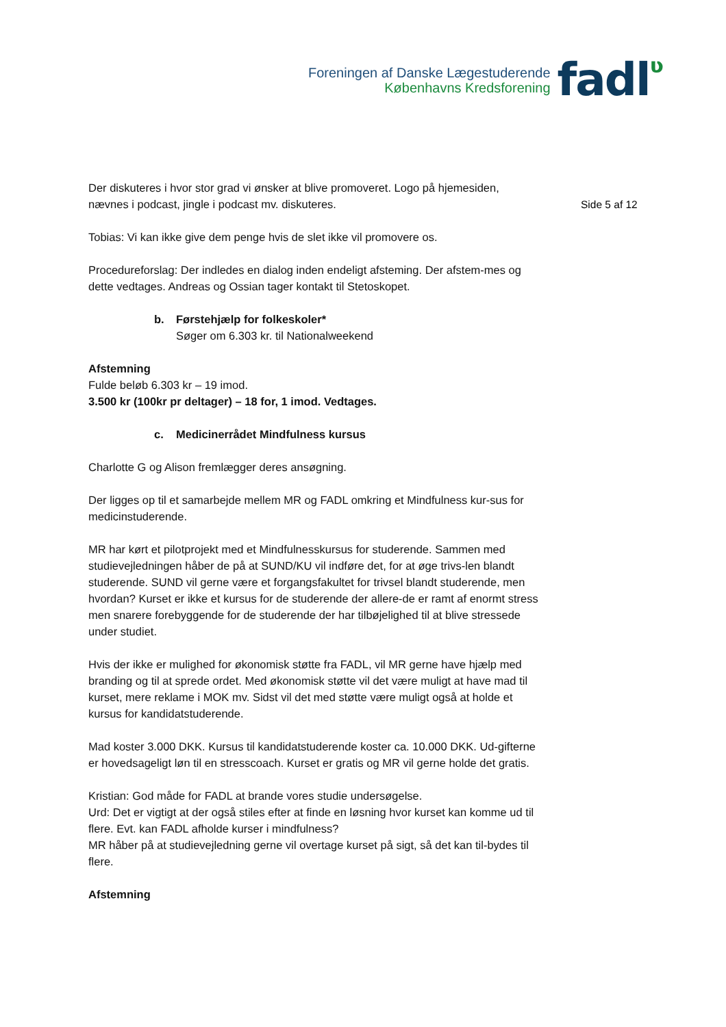Foreningen af Danske Lægestuderende
Københavns Kredsforening
fadlʋ
Side 5 af 12
Der diskuteres i hvor stor grad vi ønsker at blive promoveret. Logo på hjemesiden, nævnes i podcast, jingle i podcast mv. diskuteres.
Tobias: Vi kan ikke give dem penge hvis de slet ikke vil promovere os.
Procedureforslag: Der indledes en dialog inden endeligt afsteming. Der afstem-mes og dette vedtages. Andreas og Ossian tager kontakt til Stetoskopet.
b. Førstehjælp for folkeskoler*
Søger om 6.303 kr. til Nationalweekend
Afstemning
Fulde beløb 6.303 kr – 19 imod.
3.500 kr (100kr pr deltager) – 18 for, 1 imod. Vedtages.
c. Medicinerrådet Mindfulness kursus
Charlotte G og Alison fremlægger deres ansøgning.
Der ligges op til et samarbejde mellem MR og FADL omkring et Mindfulness kur-sus for medicinstuderende.
MR har kørt et pilotprojekt med et Mindfulnesskursus for studerende. Sammen med studievejledningen håber de på at SUND/KU vil indføre det, for at øge trivs-len blandt studerende. SUND vil gerne være et forgangsfakultet for trivsel blandt studerende, men hvordan? Kurset er ikke et kursus for de studerende der allere-de er ramt af enormt stress men snarere forebyggende for de studerende der har tilbøjelighed til at blive stressede under studiet.
Hvis der ikke er mulighed for økonomisk støtte fra FADL, vil MR gerne have hjælp med branding og til at sprede ordet. Med økonomisk støtte vil det være muligt at have mad til kurset, mere reklame i MOK mv. Sidst vil det med støtte være muligt også at holde et kursus for kandidatstuderende.
Mad koster 3.000 DKK. Kursus til kandidatstuderende koster ca. 10.000 DKK. Ud-gifterne er hovedsageligt løn til en stresscoach. Kurset er gratis og MR vil gerne holde det gratis.
Kristian: God måde for FADL at brande vores studie undersøgelse.
Urd: Det er vigtigt at der også stiles efter at finde en løsning hvor kurset kan komme ud til flere. Evt. kan FADL afholde kurser i mindfulness?
MR håber på at studievejledning gerne vil overtage kurset på sigt, så det kan til-bydes til flere.
Afstemning